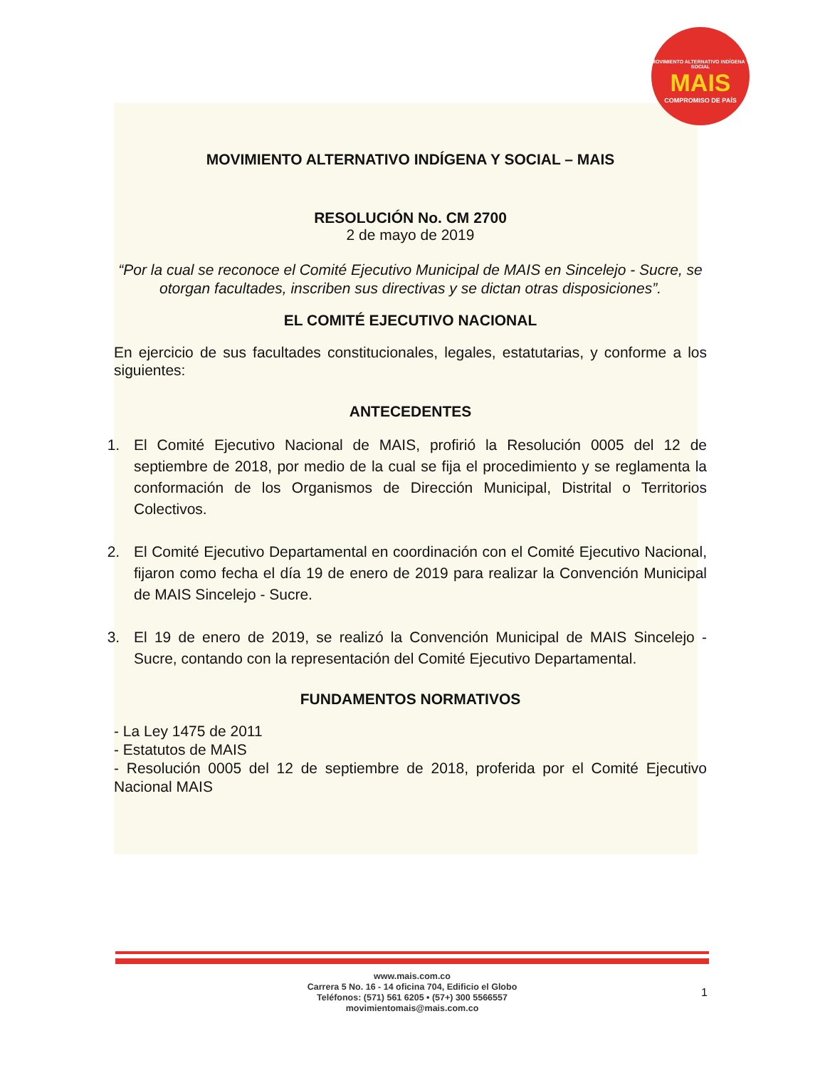MOVIMIENTO ALTERNATIVO INDÍGENA Y SOCIAL
MAIS
COMPROMISO DE PAÍS
MOVIMIENTO ALTERNATIVO INDÍGENA Y SOCIAL – MAIS
RESOLUCIÓN No. CM 2700
2 de mayo de 2019
“Por la cual se reconoce el Comité Ejecutivo Municipal de MAIS en Sincelejo - Sucre, se otorgan facultades, inscriben sus directivas y se dictan otras disposiciones”.
EL COMITÉ EJECUTIVO NACIONAL
En ejercicio de sus facultades constitucionales, legales, estatutarias, y conforme a los siguientes:
ANTECEDENTES
1. El Comité Ejecutivo Nacional de MAIS, profirió la Resolución 0005 del 12 de septiembre de 2018, por medio de la cual se fija el procedimiento y se reglamenta la conformación de los Organismos de Dirección Municipal, Distrital o Territorios Colectivos.
2. El Comité Ejecutivo Departamental en coordinación con el Comité Ejecutivo Nacional, fijaron como fecha el día 19 de enero de 2019 para realizar la Convención Municipal de MAIS Sincelejo - Sucre.
3. El 19 de enero de 2019, se realizó la Convención Municipal de MAIS Sincelejo - Sucre, contando con la representación del Comité Ejecutivo Departamental.
FUNDAMENTOS NORMATIVOS
- La Ley 1475 de 2011
- Estatutos de MAIS
- Resolución 0005 del 12 de septiembre de 2018, proferida por el Comité Ejecutivo Nacional MAIS
www.mais.com.co
Carrera 5 No. 16 - 14 oficina 704, Edificio el Globo
Teléfonos: (571) 561 6205 • (57+) 300 5566557
movimientomais@mais.com.co
1